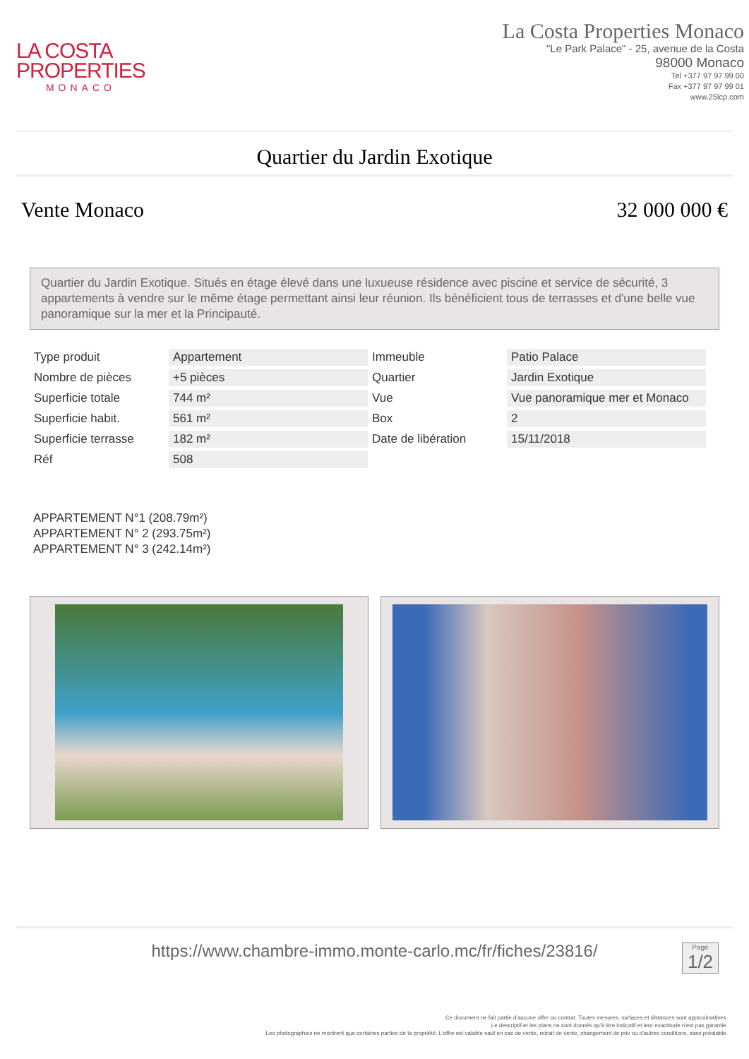LA COSTA
PROPERTIES
MONACO
La Costa Properties Monaco
"Le Park Palace" - 25, avenue de la Costa
98000 Monaco
Tel +377 97 97 99 00
Fax +377 97 97 99 01
www.25lcp.com
Quartier du Jardin Exotique
Vente Monaco 32 000 000 €
Quartier du Jardin Exotique. Situés en étage élevé dans une luxueuse résidence avec piscine et service de sécurité, 3 appartements à vendre sur le même étage permettant ainsi leur réunion. Ils bénéficient tous de terrasses et d'une belle vue panoramique sur la mer et la Principauté.
| Type produit | Appartement | Immeuble | Patio Palace |
| Nombre de pièces | +5 pièces | Quartier | Jardin Exotique |
| Superficie totale | 744 m² | Vue | Vue panoramique mer et Monaco |
| Superficie habit. | 561 m² | Box | 2 |
| Superficie terrasse | 182 m² | Date de libération | 15/11/2018 |
| Réf | 508 | | |
APPARTEMENT N°1 (208.79m²)
APPARTEMENT N° 2 (293.75m²)
APPARTEMENT N° 3 (242.14m²)
https://www.chambre-immo.monte-carlo.mc/fr/fiches/23816/
Page
1/2
Ce document ne fait partie d'aucune offre ou contrat. Toutes mesures, surfaces et distances sont approximatives.
Le descriptif et les plans ne sont donnés qu'à titre indicatif et leur exactitude n'est pas garantie.
Les photographies ne montrent que certaines parties de la propriété. L'offre est valable sauf en cas de vente, retrait de vente, changement de prix ou d'autres conditions, sans préalable.